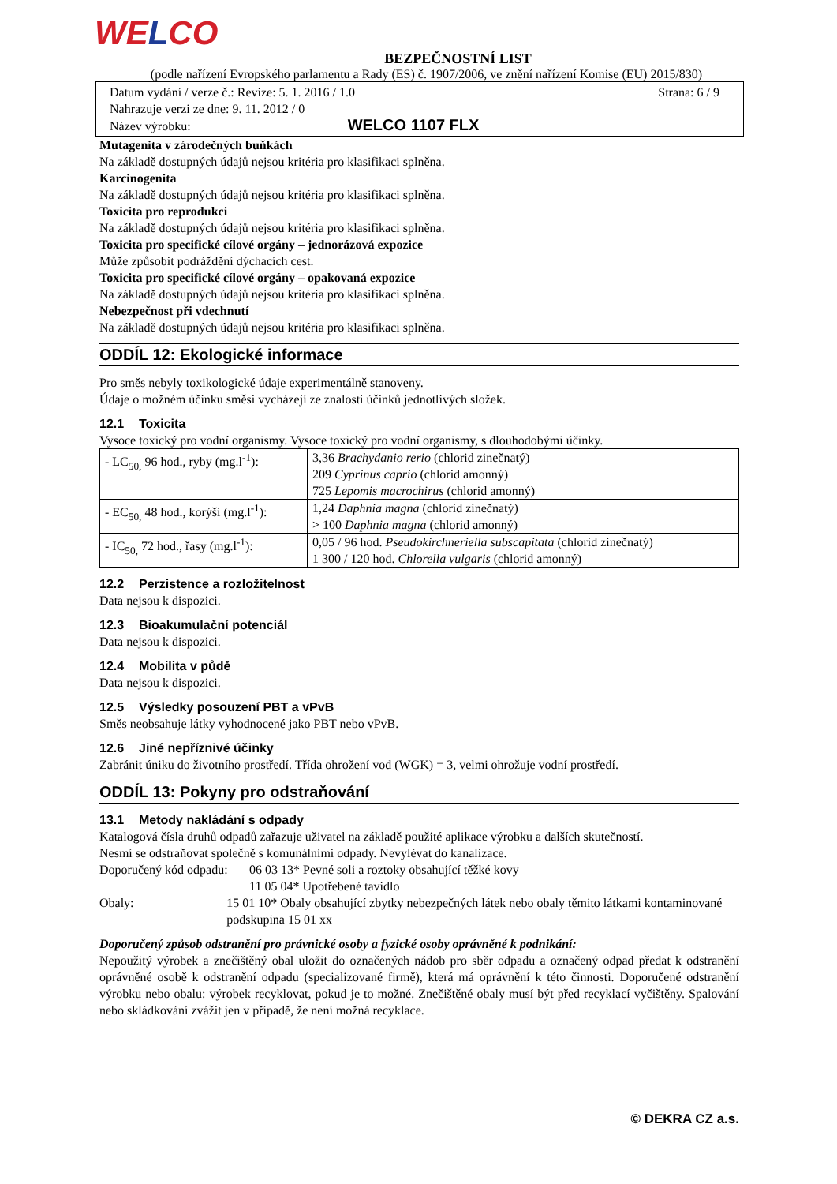WELCO
BEZPEČNOSTNÍ LIST
(podle nařízení Evropského parlamentu a Rady (ES) č. 1907/2006, ve znění nařízení Komise (EU) 2015/830)
Datum vydání / verze č.: Revize: 5. 1. 2016 / 1.0 Strana: 6 / 9
Nahrazuje verzi ze dne: 9. 11. 2012 / 0
Název výrobku: WELCO 1107 FLX
Mutagenita v zárodečných buňkách
Na základě dostupných údajů nejsou kritéria pro klasifikaci splněna.
Karcinogenita
Na základě dostupných údajů nejsou kritéria pro klasifikaci splněna.
Toxicita pro reprodukci
Na základě dostupných údajů nejsou kritéria pro klasifikaci splněna.
Toxicita pro specifické cílové orgány – jednorázová expozice
Může způsobit podráždění dýchacích cest.
Toxicita pro specifické cílové orgány – opakovaná expozice
Na základě dostupných údajů nejsou kritéria pro klasifikaci splněna.
Nebezpečnost při vdechnutí
Na základě dostupných údajů nejsou kritéria pro klasifikaci splněna.
ODDÍL 12: Ekologické informace
Pro směs nebyly toxikologické údaje experimentálně stanoveny.
Údaje o možném účinku směsi vycházejí ze znalosti účinků jednotlivých složek.
12.1 Toxicita
Vysoce toxický pro vodní organismy. Vysoce toxický pro vodní organismy, s dlouhodobými účinky.
| - LC<sub>50,</sub> 96 hod., ryby (mg.l<sup>-1</sup>): | 3,36 Brachydanio rerio (chlorid zinečnatý) 209 Cyprinus caprio (chlorid amonný) 725 Lepomis macrochirus (chlorid amonný) |
| - EC<sub>50,</sub> 48 hod., korýši (mg.l<sup>-1</sup>): | 1,24 Daphnia magna (chlorid zinečnatý) > 100 Daphnia magna (chlorid amonný) |
| - IC<sub>50,</sub> 72 hod., řasy (mg.l<sup>-1</sup>): | 0,05 / 96 hod. Pseudokirchneriella subscapitata (chlorid zinečnatý) 1 300 / 120 hod. Chlorella vulgaris (chlorid amonný) |
12.2 Perzistence a rozložitelnost
Data nejsou k dispozici.
12.3 Bioakumulační potenciál
Data nejsou k dispozici.
12.4 Mobilita v půdě
Data nejsou k dispozici.
12.5 Výsledky posouzení PBT a vPvB
Směs neobsahuje látky vyhodnocené jako PBT nebo vPvB.
12.6 Jiné nepříznivé účinky
Zabránit úniku do životního prostředí. Třída ohrožení vod (WGK) = 3, velmi ohrožuje vodní prostředí.
ODDÍL 13: Pokyny pro odstraňování
13.1 Metody nakládání s odpady
Katalogová čísla druhů odpadů zařazuje uživatel na základě použité aplikace výrobku a dalších skutečností.
Nesmí se odstraňovat společně s komunálními odpady. Nevylévat do kanalizace.
Doporučený kód odpadu:
06 03 13* Pevné soli a roztoky obsahující těžké kovy
11 05 04* Upotřebené tavidlo
Obaly: 15 01 10* Obaly obsahující zbytky nebezpečných látek nebo obaly těmito látkami kontaminované podskupina 15 01 xx
Doporučený způsob odstranění pro právnické osoby a fyzické osoby oprávněné k podnikání:
Nepoužitý výrobek a znečištěný obal uložit do označených nádob pro sběr odpadu a označený odpad předat k odstranění oprávněné osobě k odstranění odpadu (specializované firmě), která má oprávnění k této činnosti. Doporučené odstranění výrobku nebo obalu: výrobek recyklovat, pokud je to možné. Znečištěné obaly musí být před recyklací vyčištěny. Spalování nebo skládkování zvážit jen v případě, že není možná recyklace.
© DEKRA CZ a.s.